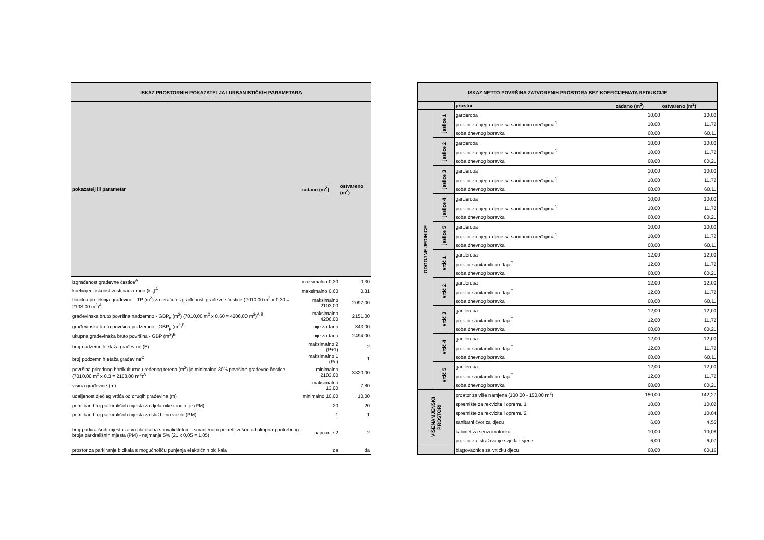| ISKAZ PROSTORNIH POKAZATELJA I URBANISTIČKIH PARAMETARA | | |
| --- | --- | --- |
| pokazatelj ili parametar | zadano (m<sup>2</sup>) | ostvareno (m<sup>2</sup>) |
| izgrađenost građevne čestice<sup>A</sup> | maksimalno 0,30 | 0,30 |
| koeficijent iskoristivosti nadzemno (k<sub>in</sub>)<sup>A</sup> | maksimalno 0,60 | 0,31 |
| tlocrtna projekcija građevine - TP (m<sup>2</sup>) za izračun izgrađenosti građevne čestice (7010,00 m<sup>2</sup> x 0,30 = 2103,00 m<sup>2</sup>)<sup>A</sup> | maksimalno 2103,00 | 2097,00 |
| građevinska bruto površina nadzemno - GBP<sub>n</sub> (m<sup>2</sup>) (7010,00 m<sup>2</sup> x 0,60 = 4206,00 m<sup>2</sup>)<sup>A,B</sup> | maksimalno 4206,00 | 2151,00 |
| građevinska bruto površina podzemno - GBP<sub>p</sub> (m<sup>2</sup>)<sup>B</sup> | nije zadano | 343,00 |
| ukupna građevinska bruto površina - GBP (m<sup>2</sup>)<sup>B</sup> | nije zadano | 2494,00 |
| broj nadzemnih etaža građevine (E) | maksimalno 2 (P+1) | 2 |
| broj podzemnih etaža građevine<sup>C</sup> | maksimalno 1 (Po) | 1 |
| površina prirodnog hortikulturno uređenog terena (m<sup>2</sup>) je minimalno 30% površine građevne čestice (7010,00 m<sup>2</sup> x 0,3 = 2103,00 m<sup>2</sup>)<sup>A</sup> | minimalno 2103,00 | 3320,00 |
| visina građevine (m) | maksimalno 13,00 | 7,80 |
| udaljenost dječjeg vrtića od drugih građevina (m) | minimalno 10,00 | 10,00 |
| potreban broj parkirališnih mjesta za djelatnike i roditelje (PM) | 20 | 20 |
| potreban broj parkirališnih mjesta za službeno vozilo (PM) | 1 | 1 |
| broj parkirališnih mjesta za vozila osoba s invaliditetom i smanjenom pokretljivošću od ukupnog potrebnog broja parkirališnih mjesta (PM) - najmanje 5% (21 x 0,05 = 1,05) | najmanje 2 | 2 |
| prostor za parkiranje bicikala s mogućnošću punjenja električnih bicikala | da | da |
| ISKAZ NETTO POVRŠINA ZATVORENIH PROSTORA BEZ KOEFICIJENATA REDUKCIJE | | | | |
| --- | --- | --- | --- | --- |
| | | prostor | zadano (m<sup>2</sup>) | ostvareno (m<sup>2</sup>) |
| ODGOJNE JEDINICE | jaslice 1 | garderoba | 10,00 | 10,00 |
| | | prostor za njegu djece sa sanitanim uređajima<sup>D</sup> | 10,00 | 11,72 |
| | | soba dnevnog boravka | 60,00 | 60,11 |
| | jaslice 2 | garderoba | 10,00 | 10,00 |
| | | prostor za njegu djece sa sanitanim uređajima<sup>D</sup> | 10,00 | 11,72 |
| | | soba dnevnog boravka | 60,00 | 60,21 |
| | jaslice 3 | garderoba | 10,00 | 10,00 |
| | | prostor za njegu djece sa sanitanim uređajima<sup>D</sup> | 10,00 | 11,72 |
| | | soba dnevnog boravka | 60,00 | 60,11 |
| | jaslice 4 | garderoba | 10,00 | 10,00 |
| | | prostor za njegu djece sa sanitanim uređajima<sup>D</sup> | 10,00 | 11,72 |
| | | soba dnevnog boravka | 60,00 | 60,21 |
| | jaslice 5 | garderoba | 10,00 | 10,00 |
| | | prostor za njegu djece sa sanitanim uređajima<sup>D</sup> | 10,00 | 11,72 |
| | | soba dnevnog boravka | 60,00 | 60,11 |
| | vrtić 1 | garderoba | 12,00 | 12,00 |
| | | prostor sanitarnih uređaja<sup>E</sup> | 12,00 | 11,72 |
| | | soba dnevnog boravka | 60,00 | 60,21 |
| | vrtić 2 | garderoba | 12,00 | 12,00 |
| | | prostor sanitarnih uređaja<sup>E</sup> | 12,00 | 11,72 |
| | | soba dnevnog boravka | 60,00 | 60,11 |
| | vrtić 3 | garderoba | 12,00 | 12,00 |
| | | prostor sanitarnih uređaja<sup>E</sup> | 12,00 | 11,72 |
| | | soba dnevnog boravka | 60,00 | 60,21 |
| | vrtić 4 | garderoba | 12,00 | 12,00 |
| | | prostor sanitarnih uređaja<sup>E</sup> | 12,00 | 11,72 |
| | | soba dnevnog boravka | 60,00 | 60,11 |
| | vrtić 5 | garderoba | 12,00 | 12,00 |
| | | prostor sanitarnih uređaja<sup>E</sup> | 12,00 | 11,72 |
| | | soba dnevnog boravka | 60,00 | 60,21 |
| VIŠENAMJENSKI PROSTORI | | prostor za više namjena (100,00 - 150,00 m<sup>2</sup>) | 150,00 | 142,27 |
| | | spremište za rekvizite i opremu 1 | 10,00 | 10,02 |
| | | spremište za rekvizite i opremu 2 | 10,00 | 10,04 |
| | | sanitarni čvor za djecu | 6,00 | 4,55 |
| | | kabinet za senzomotoriku | 10,00 | 10,08 |
| | | prostor za istraživanje svjetla i sjene | 6,00 | 6,07 |
| | | blagovaonica za vrtićku djecu | 60,00 | 60,16 |